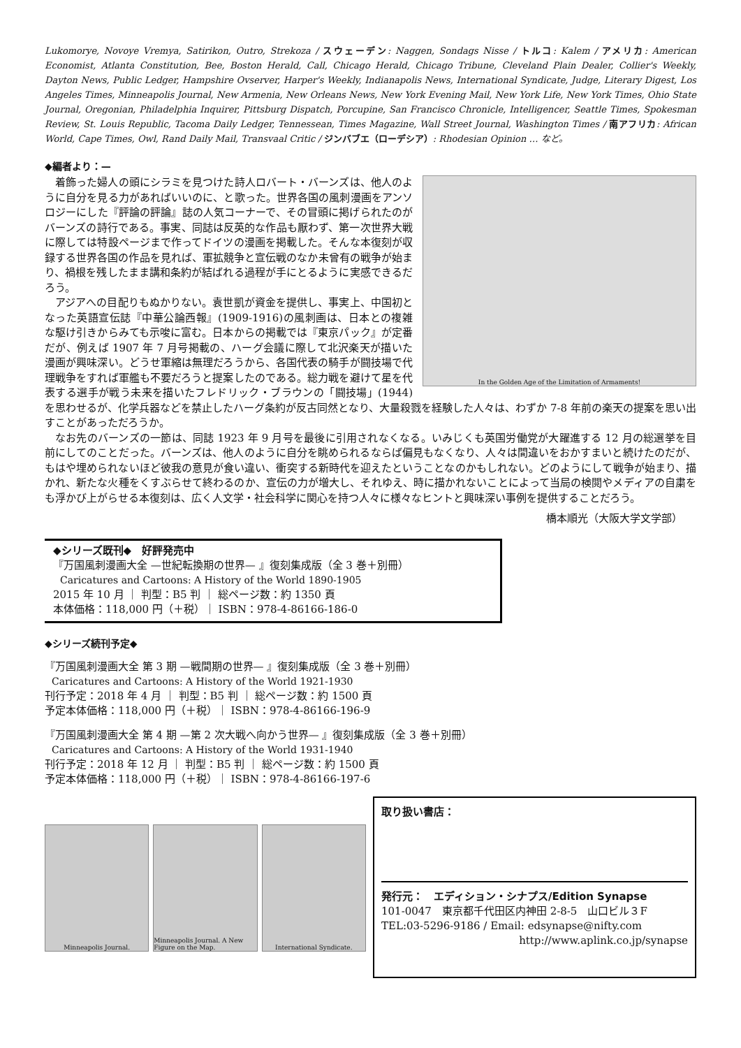Lukomorye, Novoye Vremya, Satirikon, Outro, Strekoza / スウェーデン: Naggen, Sondags Nisse / トルコ: Kalem / アメリカ: American Economist, Atlanta Constitution, Bee, Boston Herald, Call, Chicago Herald, Chicago Tribune, Cleveland Plain Dealer, Collier's Weekly, Dayton News, Public Ledger, Hampshire Ovserver, Harper's Weekly, Indianapolis News, International Syndicate, Judge, Literary Digest, Los Angeles Times, Minneapolis Journal, New Armenia, New Orleans News, New York Evening Mail, New York Life, New York Times, Ohio State Journal, Oregonian, Philadelphia Inquirer, Pittsburg Dispatch, Porcupine, San Francisco Chronicle, Intelligencer, Seattle Times, Spokesman Review, St. Louis Republic, Tacoma Daily Ledger, Tennessean, Times Magazine, Wall Street Journal, Washington Times / 南アフリカ: African World, Cape Times, Owl, Rand Daily Mail, Transvaal Critic / ジンバブエ（ローデシア）: Rhodesian Opinion … など。
◆編者より：—
In the Golden Age of the Limitation of Armaments!
着飾った婦人の頭にシラミを見つけた詩人ロバート・バーンズは、他人のように自分を見る力があればいいのに、と歌った。世界各国の風刺漫画をアンソロジーにした『評論の評論』誌の人気コーナーで、その冒頭に掲げられたのがバーンズの詩行である。事実、同誌は反英的な作品も厭わず、第一次世界大戦に際しては特設ページまで作ってドイツの漫画を掲載した。そんな本復刻が収録する世界各国の作品を見れば、軍拡競争と宣伝戦のなか未曾有の戦争が始まり、禍根を残したまま講和条約が結ばれる過程が手にとるように実感できるだろう。
アジアへの目配りもぬかりない。袁世凱が資金を提供し、事実上、中国初となった英語宣伝誌『中華公論西報』(1909-1916)の風刺画は、日本との複雑な駆け引きからみても示唆に富む。日本からの掲載では『東京パック』が定番だが、例えば 1907 年 7 月号掲載の、ハーグ会議に際して北沢楽天が描いた漫画が興味深い。どうせ軍縮は無理だろうから、各国代表の騎手が闘技場で代理戦争をすれば軍艦も不要だろうと提案したのである。総力戦を避けて星を代表する選手が戦う未来を描いたフレドリック・ブラウンの「闘技場」(1944)を思わせるが、化学兵器などを禁止したハーグ条約が反古同然となり、大量殺戮を経験した人々は、わずか 7-8 年前の楽天の提案を思い出すことがあっただろうか。
なお先のバーンズの一節は、同誌 1923 年 9 月号を最後に引用されなくなる。いみじくも英国労働党が大躍進する 12 月の総選挙を目前にしてのことだった。バーンズは、他人のように自分を眺められるならば偏見もなくなり、人々は間違いをおかすまいと続けたのだが、もはや埋められないほど彼我の意見が食い違い、衝突する新時代を迎えたということなのかもしれない。どのようにして戦争が始まり、描かれ、新たな火種をくすぶらせて終わるのか、宣伝の力が増大し、それゆえ、時に描かれないことによって当局の検閲やメディアの自粛をも浮かび上がらせる本復刻は、広く人文学・社会科学に関心を持つ人々に様々なヒントと興味深い事例を提供することだろう。
橋本順光（大阪大学文学部）
◆シリーズ既刊◆　好評発売中
『万国風刺漫画大全 —世紀転換期の世界— 』復刻集成版（全 3 巻＋別冊）
Caricatures and Cartoons: A History of the World 1890-1905
2015 年 10 月 ｜ 判型：B5 判 ｜ 総ページ数：約 1350 頁
本体価格：118,000 円（＋税）｜ ISBN：978-4-86166-186-0
◆シリーズ続刊予定◆
『万国風刺漫画大全 第 3 期 —戦間期の世界— 』復刻集成版（全 3 巻＋別冊）
Caricatures and Cartoons: A History of the World 1921-1930
刊行予定：2018 年 4 月 ｜ 判型：B5 判 ｜ 総ページ数：約 1500 頁
予定本体価格：118,000 円（＋税）｜ ISBN：978-4-86166-196-9
『万国風刺漫画大全 第 4 期 —第 2 次大戦へ向かう世界— 』復刻集成版（全 3 巻＋別冊）
Caricatures and Cartoons: A History of the World 1931-1940
刊行予定：2018 年 12 月 ｜ 判型：B5 判 ｜ 総ページ数：約 1500 頁
予定本体価格：118,000 円（＋税）｜ ISBN：978-4-86166-197-6
Minneapolis Journal. Minneapolis Journal. A New Figure on the Map.
International Syndicate.
取り扱い書店：
発行元：　エディション・シナプス/Edition Synapse
101-0047　東京都千代田区内神田 2-8-5　山口ビル３F
TEL:03-5296-9186 / Email: edsynapse@nifty.com
http://www.aplink.co.jp/synapse